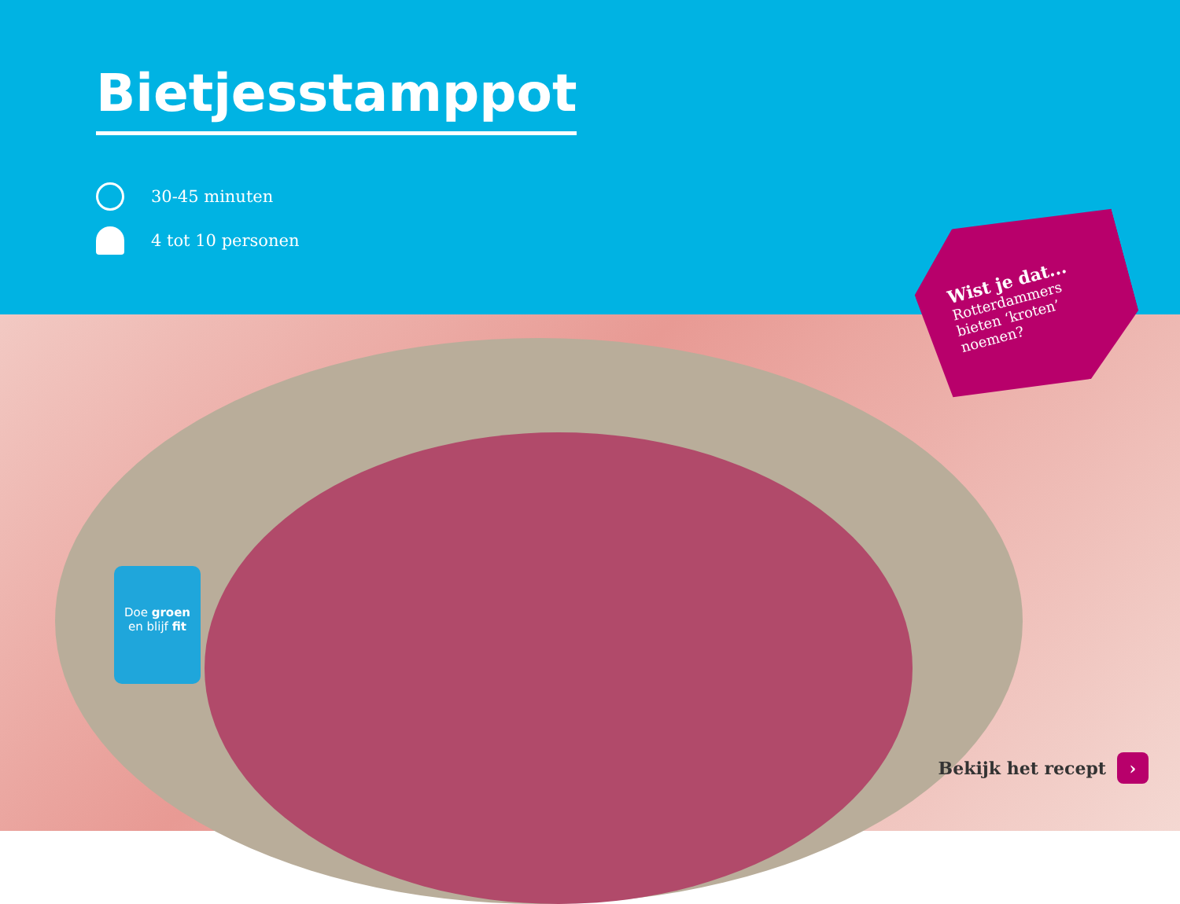Bietjesstamppot
30-45 minuten
4 tot 10 personen
Doe groen
en blijf fit
Bekijk het recept ›
Wist je dat...
Rotterdammers
bieten ‘kroten’
noemen?